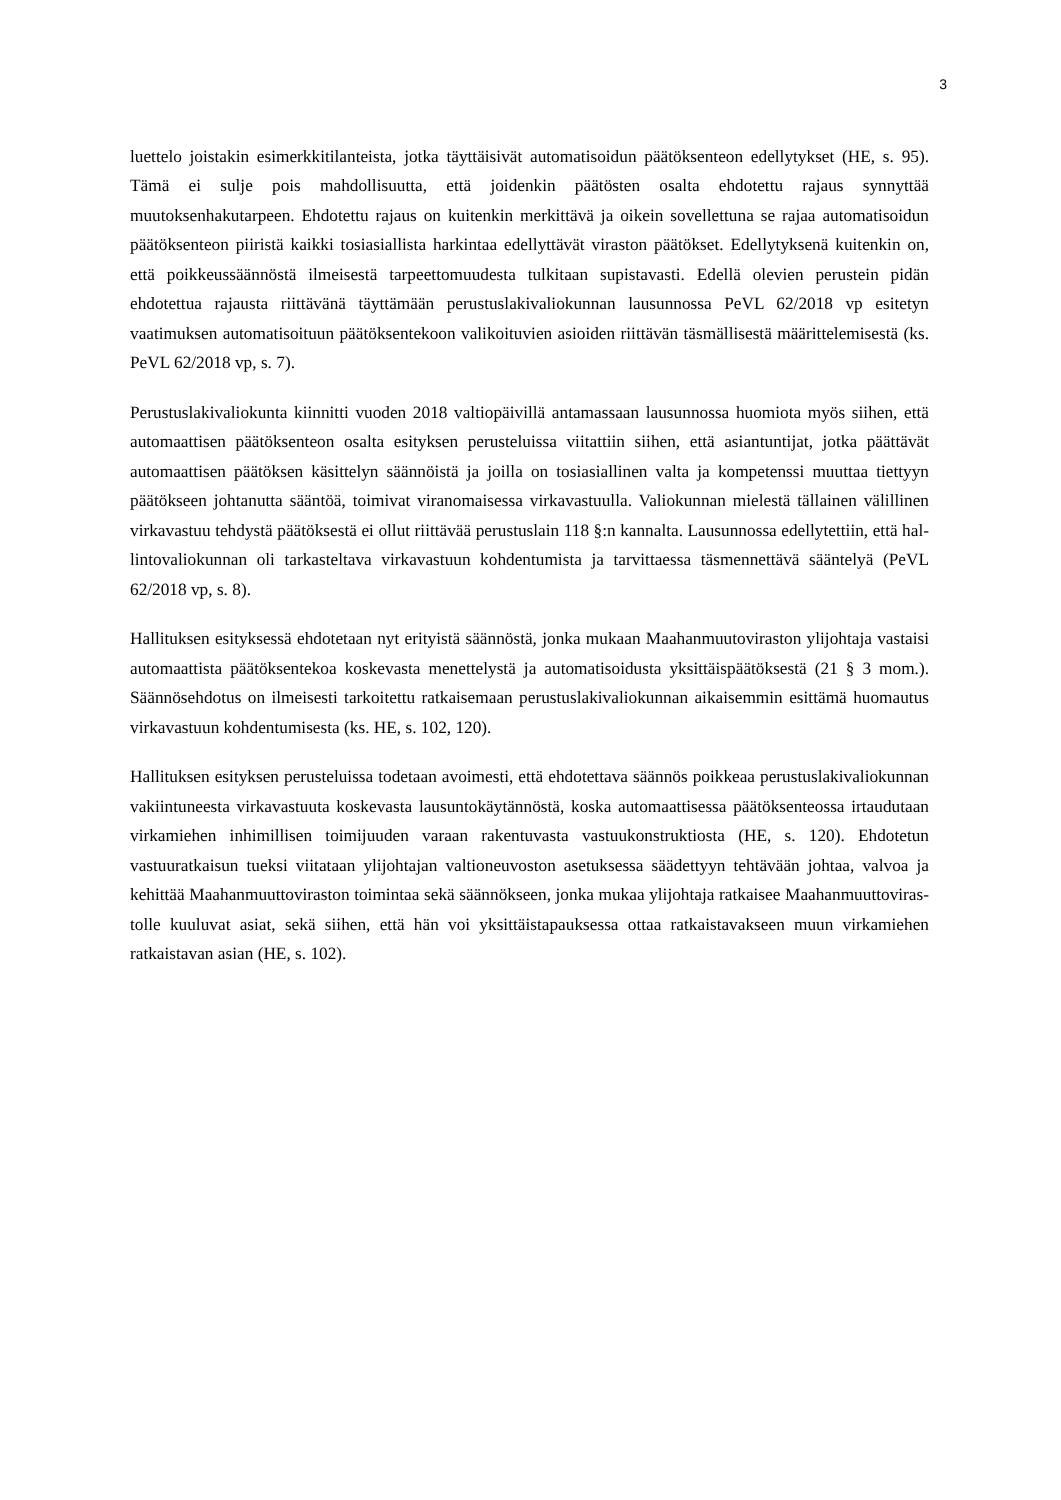3
luettelo joistakin esimerkkitilanteista, jotka täyttäisivät automatisoidun päätöksenteon edelly­tykset (HE, s. 95). Tämä ei sulje pois mahdollisuutta, että joidenkin päätösten osalta ehdotettu rajaus synnyttää muutoksenhakutarpeen. Ehdotettu rajaus on kuitenkin merkittävä ja oikein sovellettuna se rajaa automatisoidun päätöksenteon piiristä kaikki tosiasiallista harkintaa edel­lyttävät viraston päätökset. Edellytyksenä kuitenkin on, että poikkeussäännöstä ilmeisestä tar­peettomuudesta tulkitaan supistavasti. Edellä olevien perustein pidän ehdotettua rajausta riittä­vänä täyttämään perustuslakivaliokunnan lausunnossa PeVL 62/2018 vp esitetyn vaatimuksen automatisoituun päätöksentekoon valikoituvien asioiden riittävän täsmällisestä määrittelemi­sestä (ks. PeVL 62/2018 vp, s. 7).
Perustuslakivaliokunta kiinnitti vuoden 2018 valtiopäivillä antamassaan lausunnossa huomiota myös siihen, että automaattisen päätöksenteon osalta esityksen perusteluissa viitattiin siihen, että asiantuntijat, jotka päättävät automaattisen päätöksen käsittelyn säännöistä ja joilla on to­siasiallinen valta ja kompetenssi muuttaa tiettyyn päätökseen johtanutta sääntöä, toimivat vi­ranomaisessa virkavastuulla. Valiokunnan mielestä tällainen välillinen virkavastuu tehdystä päätöksestä ei ollut riittävää perustuslain 118 §:n kannalta. Lausunnossa edellytettiin, että hal­lintovaliokunnan oli tarkasteltava virkavastuun kohdentumista ja tarvittaessa täsmennettävä sääntelyä (PeVL 62/2018 vp, s. 8).
Hallituksen esityksessä ehdotetaan nyt erityistä säännöstä, jonka mukaan Maahanmuutoviras­ton ylijohtaja vastaisi automaattista päätöksentekoa koskevasta menettelystä ja automatisoi­dusta yksittäispäätöksestä (21 § 3 mom.). Säännösehdotus on ilmeisesti tarkoitettu ratkaise­maan perustuslakivaliokunnan aikaisemmin esittämä huomautus virkavastuun kohdentumi­sesta (ks. HE, s. 102, 120).
Hallituksen esityksen perusteluissa todetaan avoimesti, että ehdotettava säännös poikkeaa pe­rustuslakivaliokunnan vakiintuneesta virkavastuuta koskevasta lausuntokäytännöstä, koska au­tomaattisessa päätöksenteossa irtaudutaan virkamiehen inhimillisen toimijuuden varaan raken­tuvasta vastuukonstruktiosta (HE, s. 120). Ehdotetun vastuuratkaisun tueksi viitataan ylijohta­jan valtioneuvoston asetuksessa säädettyyn tehtävään johtaa, valvoa ja kehittää Maahanmuut­toviraston toimintaa sekä säännökseen, jonka mukaa ylijohtaja ratkaisee Maahanmuuttoviras­tolle kuuluvat asiat, sekä siihen, että hän voi yksittäistapauksessa ottaa ratkaistavakseen muun virkamiehen ratkaistavan asian (HE, s. 102).